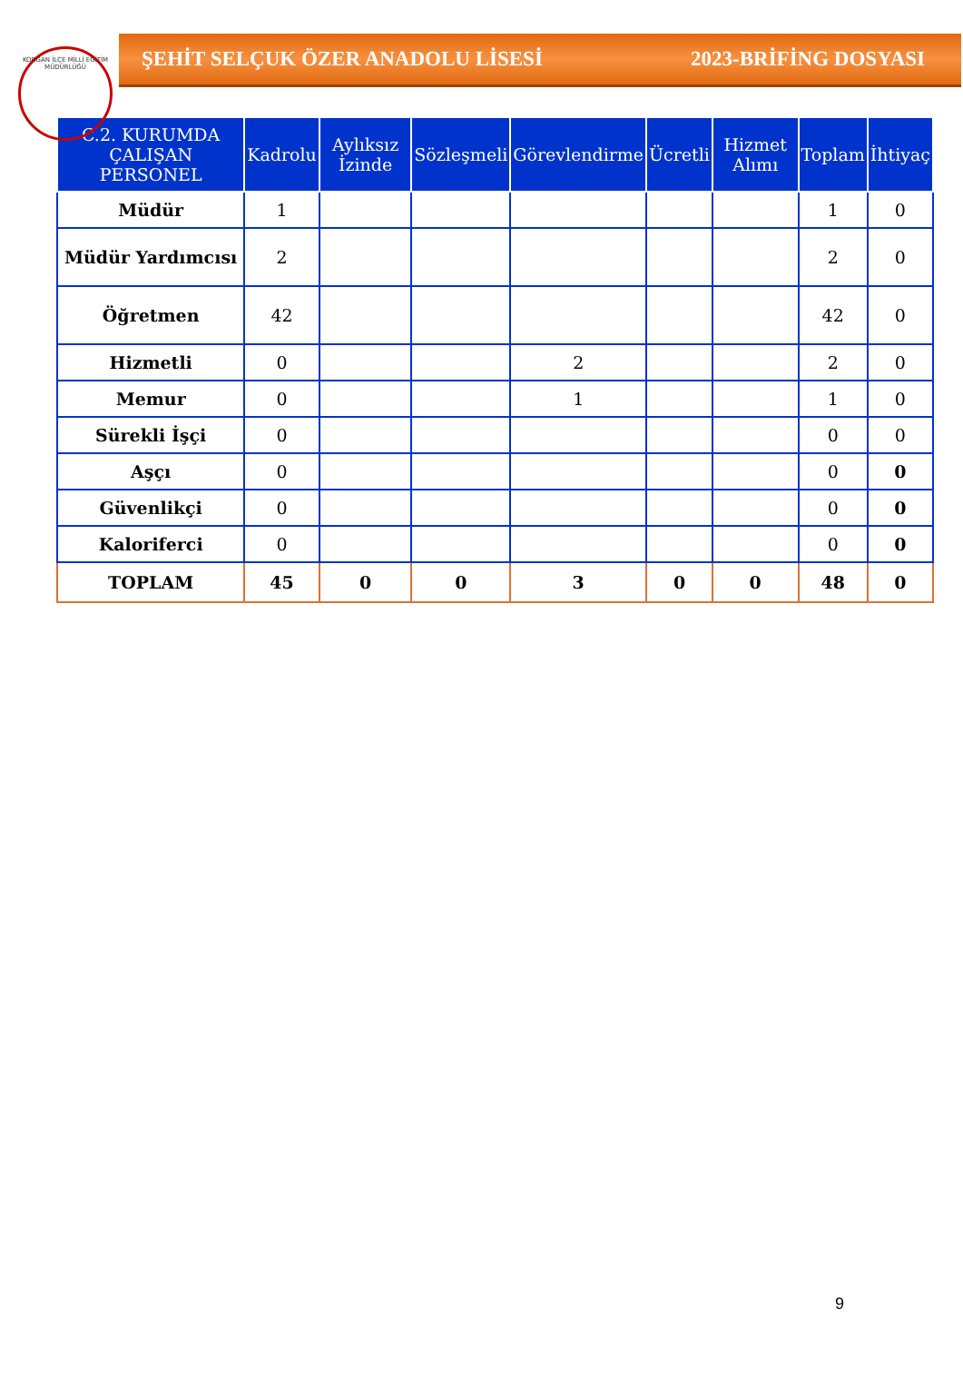KORGAN İLÇE MİLLİ EĞİTİM MÜDÜRLÜĞÜ
ŞEHİT SELÇUK ÖZER ANADOLU LİSESİ 2023-BRİFİNG DOSYASI
| C.2. KURUMDA ÇALIŞAN PERSONEL | Kadrolu | Aylıksız İzinde | Sözleşmeli | Görevlendirme | Ücretli | Hizmet Alımı | Toplam | İhtiyaç |
| --- | --- | --- | --- | --- | --- | --- | --- | --- |
| Müdür | 1 | | | | | | 1 | 0 |
| Müdür Yardımcısı | 2 | | | | | | 2 | 0 |
| Öğretmen | 42 | | | | | | 42 | 0 |
| Hizmetli | 0 | | | 2 | | | 2 | 0 |
| Memur | 0 | | | 1 | | | 1 | 0 |
| Sürekli İşçi | 0 | | | | | | 0 | 0 |
| Aşçı | 0 | | | | | | 0 | 0 |
| Güvenlikçi | 0 | | | | | | 0 | 0 |
| Kaloriferci | 0 | | | | | | 0 | 0 |
| TOPLAM | 45 | 0 | 0 | 3 | 0 | 0 | 48 | 0 |
9